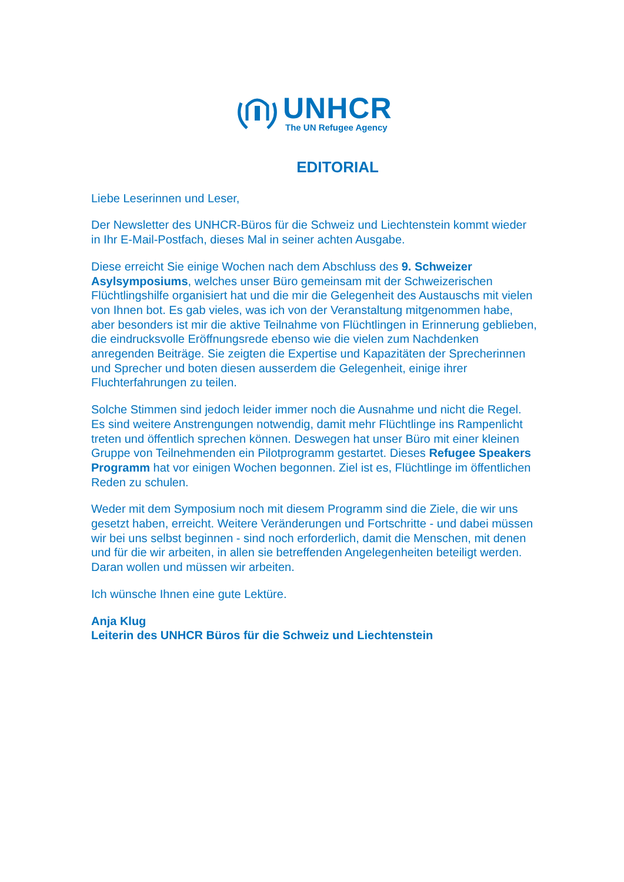UNHCR
The UN Refugee Agency
EDITORIAL
Liebe Leserinnen und Leser,
Der Newsletter des UNHCR-Büros für die Schweiz und Liechtenstein kommt wieder in Ihr E-Mail-Postfach, dieses Mal in seiner achten Ausgabe.
Diese erreicht Sie einige Wochen nach dem Abschluss des 9. Schweizer Asylsymposiums, welches unser Büro gemeinsam mit der Schweizerischen Flüchtlingshilfe organisiert hat und die mir die Gelegenheit des Austauschs mit vielen von Ihnen bot. Es gab vieles, was ich von der Veranstaltung mitgenommen habe, aber besonders ist mir die aktive Teilnahme von Flüchtlingen in Erinnerung geblieben, die eindrucksvolle Eröffnungsrede ebenso wie die vielen zum Nachdenken anregenden Beiträge. Sie zeigten die Expertise und Kapazitäten der Sprecherinnen und Sprecher und boten diesen ausserdem die Gelegenheit, einige ihrer Fluchterfahrungen zu teilen.
Solche Stimmen sind jedoch leider immer noch die Ausnahme und nicht die Regel. Es sind weitere Anstrengungen notwendig, damit mehr Flüchtlinge ins Rampenlicht treten und öffentlich sprechen können. Deswegen hat unser Büro mit einer kleinen Gruppe von Teilnehmenden ein Pilotprogramm gestartet. Dieses Refugee Speakers Programm hat vor einigen Wochen begonnen. Ziel ist es, Flüchtlinge im öffentlichen Reden zu schulen.
Weder mit dem Symposium noch mit diesem Programm sind die Ziele, die wir uns gesetzt haben, erreicht. Weitere Veränderungen und Fortschritte - und dabei müssen wir bei uns selbst beginnen - sind noch erforderlich, damit die Menschen, mit denen und für die wir arbeiten, in allen sie betreffenden Angelegenheiten beteiligt werden. Daran wollen und müssen wir arbeiten.
Ich wünsche Ihnen eine gute Lektüre.
Anja Klug
Leiterin des UNHCR Büros für die Schweiz und Liechtenstein